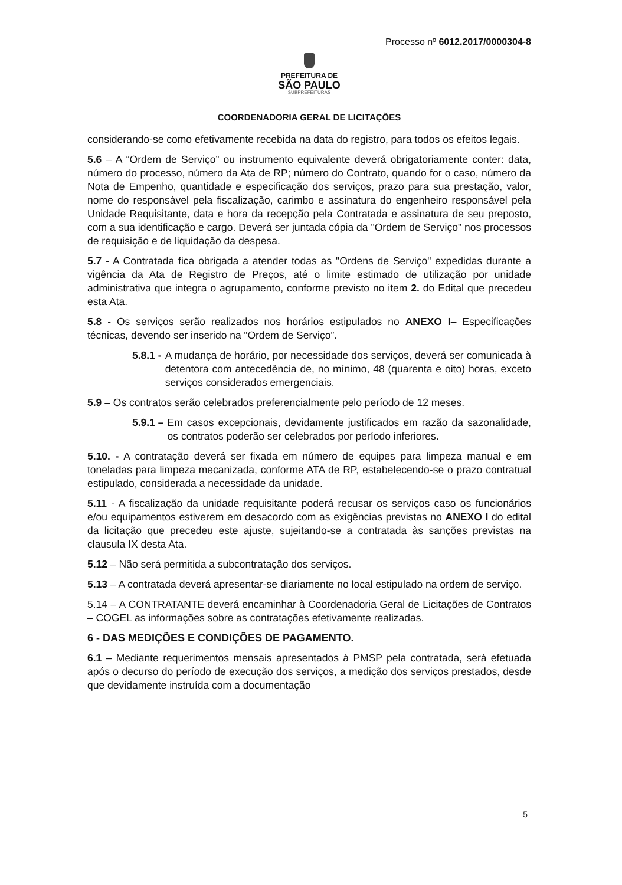Processo nº 6012.2017/0000304-8
PREFEITURA DE
SÃO PAULO
SUBPREFEITURAS
COORDENADORIA GERAL DE LICITAÇÕES
considerando-se como efetivamente recebida na data do registro, para todos os efeitos legais.
5.6 – A “Ordem de Serviço” ou instrumento equivalente deverá obrigatoriamente conter: data, número do processo, número da Ata de RP; número do Contrato, quando for o caso, número da Nota de Empenho, quantidade e especificação dos serviços, prazo para sua prestação, valor, nome do responsável pela fiscalização, carimbo e assinatura do engenheiro responsável pela Unidade Requisitante, data e hora da recepção pela Contratada e assinatura de seu preposto, com a sua identificação e cargo. Deverá ser juntada cópia da "Ordem de Serviço" nos processos de requisição e de liquidação da despesa.
5.7 - A Contratada fica obrigada a atender todas as "Ordens de Serviço" expedidas durante a vigência da Ata de Registro de Preços, até o limite estimado de utilização por unidade administrativa que integra o agrupamento, conforme previsto no item 2. do Edital que precedeu esta Ata.
5.8 - Os serviços serão realizados nos horários estipulados no ANEXO I– Especificações técnicas, devendo ser inserido na “Ordem de Serviço”.
5.8.1 - A mudança de horário, por necessidade dos serviços, deverá ser comunicada à detentora com antecedência de, no mínimo, 48 (quarenta e oito) horas, exceto serviços considerados emergenciais.
5.9 – Os contratos serão celebrados preferencialmente pelo período de 12 meses.
5.9.1 – Em casos excepcionais, devidamente justificados em razão da sazonalidade, os contratos poderão ser celebrados por período inferiores.
5.10. - A contratação deverá ser fixada em número de equipes para limpeza manual e em toneladas para limpeza mecanizada, conforme ATA de RP, estabelecendo-se o prazo contratual estipulado, considerada a necessidade da unidade.
5.11 - A fiscalização da unidade requisitante poderá recusar os serviços caso os funcionários e/ou equipamentos estiverem em desacordo com as exigências previstas no ANEXO I do edital da licitação que precedeu este ajuste, sujeitando-se a contratada às sanções previstas na clausula IX desta Ata.
5.12 – Não será permitida a subcontratação dos serviços.
5.13 – A contratada deverá apresentar-se diariamente no local estipulado na ordem de serviço.
5.14 – A CONTRATANTE deverá encaminhar à Coordenadoria Geral de Licitações de Contratos – COGEL as informações sobre as contratações efetivamente realizadas.
6 - DAS MEDIÇÕES E CONDIÇÕES DE PAGAMENTO.
6.1 – Mediante requerimentos mensais apresentados à PMSP pela contratada, será efetuada após o decurso do período de execução dos serviços, a medição dos serviços prestados, desde que devidamente instruída com a documentação
5